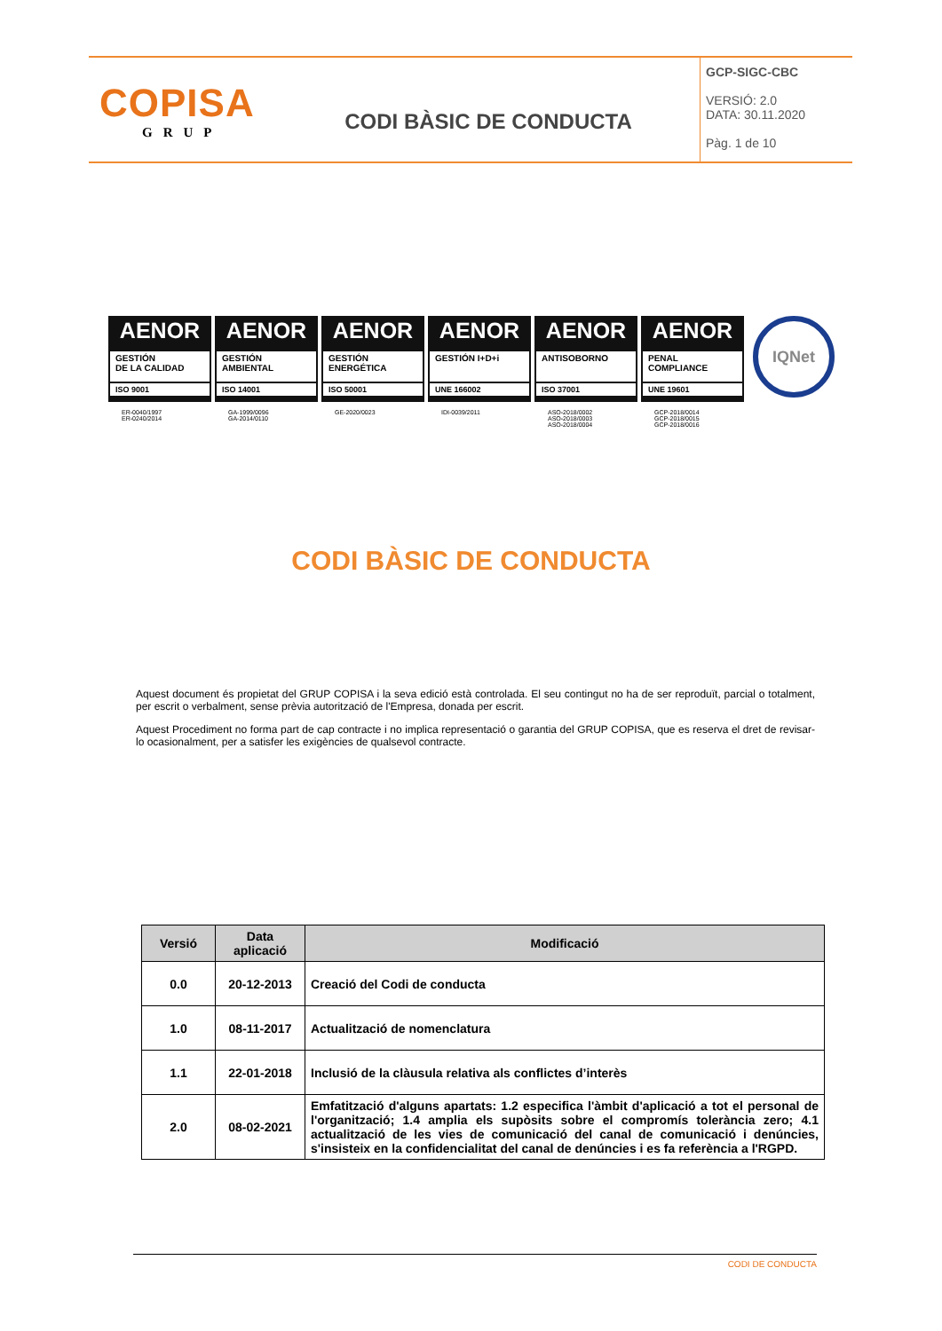COPISA
GRUP
CODI BÀSIC DE CONDUCTA
GCP-SIGC-CBC
VERSIÓ: 2.0
DATA: 30.11.2020
Pàg. 1 de 10
AENOR
GESTIÓN
DE LA CALIDAD
ISO 9001
ER-0040/1997
ER-0240/2014
AENOR
GESTIÓN
AMBIENTAL
ISO 14001
GA-1999/0096
GA-2014/0110
AENOR
GESTIÓN
ENERGÉTICA
ISO 50001
GE-2020/0023
AENOR
GESTIÓN I+D+i
UNE 166002
IDI-0039/2011
AENOR
ANTISOBORNO
ISO 37001
ASO-2018/0002
ASO-2018/0003
ASO-2018/0004
AENOR
PENAL
COMPLIANCE
UNE 19601
GCP-2018/0014
GCP-2018/0015
GCP-2018/0016
IQNet
CODI BÀSIC DE CONDUCTA
Aquest document és propietat del GRUP COPISA i la seva edició està controlada. El seu contingut no ha de ser reproduït, parcial o totalment, per escrit o verbalment, sense prèvia autorització de l'Empresa, donada per escrit.
Aquest Procediment no forma part de cap contracte i no implica representació o garantia del GRUP COPISA, que es reserva el dret de revisar-lo ocasionalment, per a satisfer les exigències de qualsevol contracte.
| Versió | Data aplicació | Modificació |
| --- | --- | --- |
| 0.0 | 20-12-2013 | Creació del Codi de conducta |
| 1.0 | 08-11-2017 | Actualització de nomenclatura |
| 1.1 | 22-01-2018 | Inclusió de la clàusula relativa als conflictes d’interès |
| 2.0 | 08-02-2021 | Emfatització d'alguns apartats: 1.2 especifica l'àmbit d'aplicació a tot el personal de l'organització; 1.4 amplia els supòsits sobre el compromís tolerància zero; 4.1 actualització de les vies de comunicació del canal de comunicació i denúncies, s'insisteix en la confidencialitat del canal de denúncies i es fa referència a l'RGPD. |
CODI DE CONDUCTA